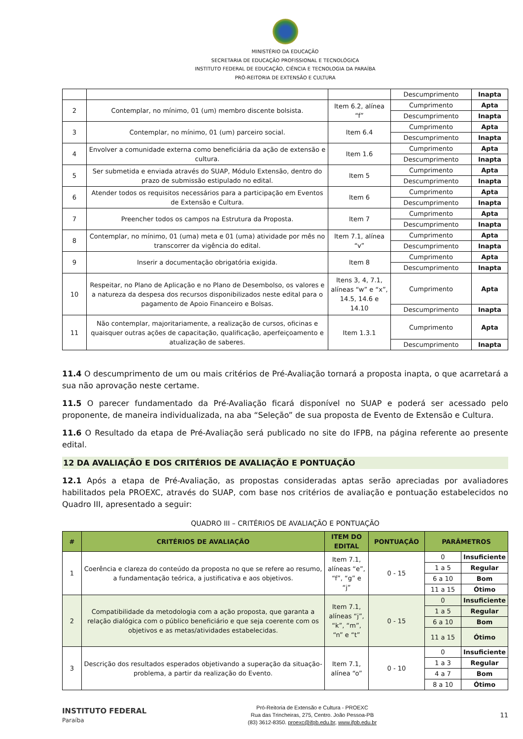MINISTÉRIO DA EDUCAÇÃO
SECRETARIA DE EDUCAÇÃO PROFISSIONAL E TECNOLÓGICA
INSTITUTO FEDERAL DE EDUCAÇÃO, CIÊNCIA E TECNOLOGIA DA PARAÍBA
PRÓ-REITORIA DE EXTENSÃO E CULTURA
| | | | Descumprimento | Inapta |
| 2 | Contemplar, no mínimo, 01 (um) membro discente bolsista. | Item 6.2, alínea “f” | Cumprimento | Apta |
| | | | Descumprimento | Inapta |
| 3 | Contemplar, no mínimo, 01 (um) parceiro social. | Item 6.4 | Cumprimento | Apta |
| | | | Descumprimento | Inapta |
| 4 | Envolver a comunidade externa como beneficiária da ação de extensão e cultura. | Item 1.6 | Cumprimento | Apta |
| | | | Descumprimento | Inapta |
| 5 | Ser submetida e enviada através do SUAP, Módulo Extensão, dentro do prazo de submissão estipulado no edital. | Item 5 | Cumprimento | Apta |
| | | | Descumprimento | Inapta |
| 6 | Atender todos os requisitos necessários para a participação em Eventos de Extensão e Cultura. | Item 6 | Cumprimento | Apta |
| | | | Descumprimento | Inapta |
| 7 | Preencher todos os campos na Estrutura da Proposta. | Item 7 | Cumprimento | Apta |
| | | | Descumprimento | Inapta |
| 8 | Contemplar, no mínimo, 01 (uma) meta e 01 (uma) atividade por mês no transcorrer da vigência do edital. | Item 7.1, alínea “v” | Cumprimento | Apta |
| | | | Descumprimento | Inapta |
| 9 | Inserir a documentação obrigatória exigida. | Item 8 | Cumprimento | Apta |
| | | | Descumprimento | Inapta |
| 10 | Respeitar, no Plano de Aplicação e no Plano de Desembolso, os valores e a natureza da despesa dos recursos disponibilizados neste edital para o pagamento de Apoio Financeiro e Bolsas. | Itens 3, 4, 7.1, alíneas “w” e “x”, 14.5, 14.6 e 14.10 | Cumprimento | Apta |
| | | | Descumprimento | Inapta |
| 11 | Não contemplar, majoritariamente, a realização de cursos, oficinas e quaisquer outras ações de capacitação, qualificação, aperfeiçoamento e atualização de saberes. | Item 1.3.1 | Cumprimento | Apta |
| | | | Descumprimento | Inapta |
11.4 O descumprimento de um ou mais critérios de Pré-Avaliação tornará a proposta inapta, o que acarretará a sua não aprovação neste certame.
11.5 O parecer fundamentado da Pré-Avaliação ficará disponível no SUAP e poderá ser acessado pelo proponente, de maneira individualizada, na aba “Seleção” de sua proposta de Evento de Extensão e Cultura.
11.6 O Resultado da etapa de Pré-Avaliação será publicado no site do IFPB, na página referente ao presente edital.
12 DA AVALIAÇÃO E DOS CRITÉRIOS DE AVALIAÇÃO E PONTUAÇÃO
12.1 Após a etapa de Pré-Avaliação, as propostas consideradas aptas serão apreciadas por avaliadores habilitados pela PROEXC, através do SUAP, com base nos critérios de avaliação e pontuação estabelecidos no Quadro III, apresentado a seguir:
QUADRO III – CRITÉRIOS DE AVALIAÇÃO E PONTUAÇÃO
| # | CRITÉRIOS DE AVALIAÇÃO | ITEM DO EDITAL | PONTUAÇÃO | PARÂMETROS | |
| --- | --- | --- | --- | --- | --- |
| 1 | Coerência e clareza do conteúdo da proposta no que se refere ao resumo, a fundamentação teórica, a justificativa e aos objetivos. | Item 7.1, alíneas “e”, “f”, “g” e “j” | 0 - 15 | 0 | Insuficiente |
| | | | | 1 a 5 | Regular |
| | | | | 6 a 10 | Bom |
| | | | | 11 a 15 | Ótimo |
| 2 | Compatibilidade da metodologia com a ação proposta, que garanta a relação dialógica com o público beneficiário e que seja coerente com os objetivos e as metas/atividades estabelecidas. | Item 7.1, alíneas “j”, “k”, “m”, “n” e “t” | 0 - 15 | 0 | Insuficiente |
| | | | | 1 a 5 | Regular |
| | | | | 6 a 10 | Bom |
| | | | | 11 a 15 | Ótimo |
| 3 | Descrição dos resultados esperados objetivando a superação da situação-problema, a partir da realização do Evento. | Item 7.1, alínea “o” | 0 - 10 | 0 | Insuficiente |
| | | | | 1 a 3 | Regular |
| | | | | 4 a 7 | Bom |
| | | | | 8 a 10 | Ótimo |
INSTITUTO FEDERAL
Paraíba
Pró-Reitoria de Extensão e Cultura - PROEXC
Rua das Trincheiras, 275, Centro. João Pessoa-PB
(83) 3612-8350. proexc@ifpb.edu.br, www.ifpb.edu.br
11